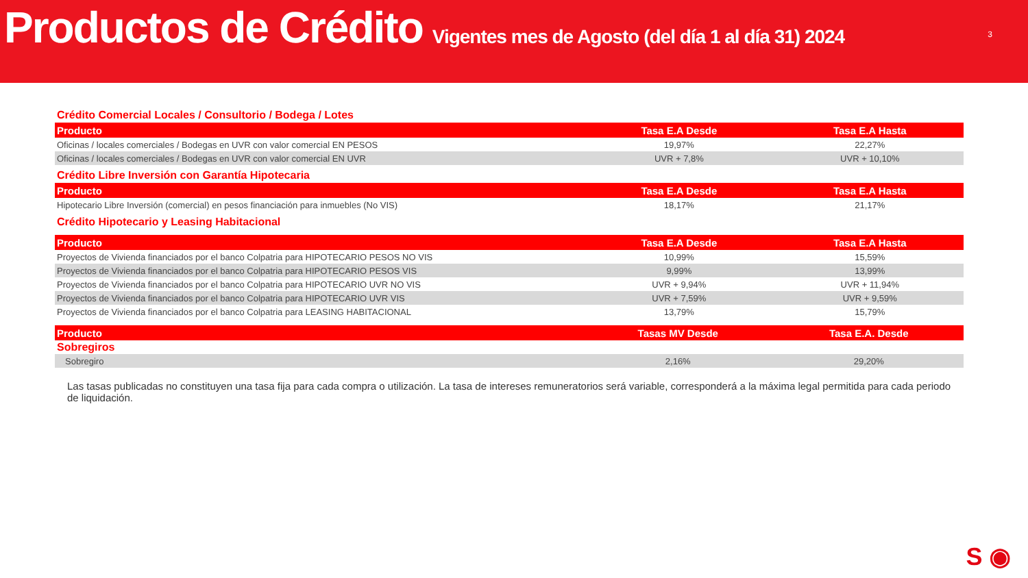Productos de Crédito
Vigentes mes de Agosto (del día 1 al día 31) 2024
3
Crédito Comercial Locales / Consultorio / Bodega / Lotes
| Producto | Tasa E.A Desde | Tasa E.A Hasta |
| --- | --- | --- |
| Oficinas / locales comerciales / Bodegas en UVR con valor comercial EN PESOS | 19,97% | 22,27% |
| Oficinas / locales comerciales / Bodegas en UVR con valor comercial EN UVR | UVR + 7,8% | UVR + 10,10% |
Crédito Libre Inversión con Garantía Hipotecaria
| Producto | Tasa E.A Desde | Tasa E.A Hasta |
| --- | --- | --- |
| Hipotecario Libre Inversión (comercial) en pesos financiación para inmuebles (No VIS) | 18,17% | 21,17% |
Crédito Hipotecario y Leasing Habitacional
| Producto | Tasa E.A Desde | Tasa E.A Hasta |
| --- | --- | --- |
| Proyectos de Vivienda financiados por el banco Colpatria para HIPOTECARIO PESOS NO VIS | 10,99% | 15,59% |
| Proyectos de Vivienda financiados por el banco Colpatria para HIPOTECARIO PESOS VIS | 9,99% | 13,99% |
| Proyectos de Vivienda financiados por el banco Colpatria para HIPOTECARIO UVR NO VIS | UVR + 9,94% | UVR + 11,94% |
| Proyectos de Vivienda financiados por el banco Colpatria para HIPOTECARIO UVR VIS | UVR + 7,59% | UVR + 9,59% |
| Proyectos de Vivienda financiados por el banco Colpatria para LEASING HABITACIONAL | 13,79% | 15,79% |
| Producto | Tasas MV Desde | Tasa E.A. Desde |
| --- | --- | --- |
| Sobregiros | | |
| Sobregiro | 2,16% | 29,20% |
Las tasas publicadas no constituyen una tasa fija para cada compra o utilización. La tasa de intereses remuneratorios será variable, corresponderá a la máxima legal permitida para cada periodo de liquidación.
S ◉